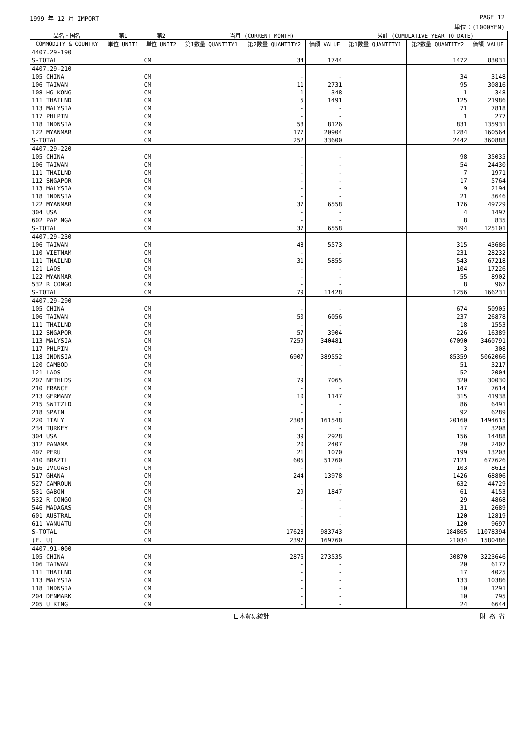1999 年 12 月 IMPORT PAGE 12
単位：(1000YEN)
| 品名・国名 | 第1 | 第2 | 当月 (CURRENT MONTH) | | | 累計 (CUMULATIVE YEAR TO DATE) | | |
| --- | --- | --- | --- | --- | --- | --- | --- | --- |
| COMMODITY & COUNTRY | 単位 UNIT1 | 単位 UNIT2 | 第1数量 QUANTITY1 | 第2数量 QUANTITY2 | 価額 VALUE | 第1数量 QUANTITY1 | 第2数量 QUANTITY2 | 価額 VALUE |
| 4407.29-190 | | | | | | | | |
| S-TOTAL | | CM | | 34 | 1744 | | 1472 | 83031 |
| 4407.29-210 | | | | | | | | |
| 105 CHINA | | CM | | - | - | | 34 | 3148 |
| 106 TAIWAN | | CM | | 11 | 2731 | | 95 | 30816 |
| 108 HG KONG | | CM | | 1 | 348 | | 1 | 348 |
| 111 THAILND | | CM | | 5 | 1491 | | 125 | 21986 |
| 113 MALYSIA | | CM | | - | - | | 71 | 7818 |
| 117 PHLPIN | | CM | | - | - | | 1 | 277 |
| 118 INDNSIA | | CM | | 58 | 8126 | | 831 | 135931 |
| 122 MYANMAR | | CM | | 177 | 20904 | | 1284 | 160564 |
| S-TOTAL | | CM | | 252 | 33600 | | 2442 | 360888 |
| 4407.29-220 | | | | | | | | |
| 105 CHINA | | CM | | - | - | | 98 | 35035 |
| 106 TAIWAN | | CM | | - | - | | 54 | 24430 |
| 111 THAILND | | CM | | - | - | | 7 | 1971 |
| 112 SNGAPOR | | CM | | - | - | | 17 | 5764 |
| 113 MALYSIA | | CM | | - | - | | 9 | 2194 |
| 118 INDNSIA | | CM | | - | - | | 21 | 3646 |
| 122 MYANMAR | | CM | | 37 | 6558 | | 176 | 49729 |
| 304 USA | | CM | | - | - | | 4 | 1497 |
| 602 PAP NGA | | CM | | - | - | | 8 | 835 |
| S-TOTAL | | CM | | 37 | 6558 | | 394 | 125101 |
| 4407.29-230 | | | | | | | | |
| 106 TAIWAN | | CM | | 48 | 5573 | | 315 | 43686 |
| 110 VIETNAM | | CM | | - | - | | 231 | 28232 |
| 111 THAILND | | CM | | 31 | 5855 | | 543 | 67218 |
| 121 LAOS | | CM | | - | - | | 104 | 17226 |
| 122 MYANMAR | | CM | | - | - | | 55 | 8902 |
| 532 R CONGO | | CM | | - | - | | 8 | 967 |
| S-TOTAL | | CM | | 79 | 11428 | | 1256 | 166231 |
| 4407.29-290 | | | | | | | | |
| 105 CHINA | | CM | | - | - | | 674 | 50905 |
| 106 TAIWAN | | CM | | 50 | 6056 | | 237 | 26878 |
| 111 THAILND | | CM | | - | - | | 18 | 1553 |
| 112 SNGAPOR | | CM | | 57 | 3904 | | 226 | 16389 |
| 113 MALYSIA | | CM | | 7259 | 340481 | | 67090 | 3460791 |
| 117 PHLPIN | | CM | | - | - | | 3 | 308 |
| 118 INDNSIA | | CM | | 6907 | 389552 | | 85359 | 5062066 |
| 120 CAMBOD | | CM | | - | - | | 51 | 3217 |
| 121 LAOS | | CM | | - | - | | 52 | 2004 |
| 207 NETHLDS | | CM | | 79 | 7065 | | 320 | 30030 |
| 210 FRANCE | | CM | | - | - | | 147 | 7614 |
| 213 GERMANY | | CM | | 10 | 1147 | | 315 | 41938 |
| 215 SWITZLD | | CM | | - | - | | 86 | 6491 |
| 218 SPAIN | | CM | | - | - | | 92 | 6289 |
| 220 ITALY | | CM | | 2308 | 161548 | | 20160 | 1494615 |
| 234 TURKEY | | CM | | - | - | | 17 | 3208 |
| 304 USA | | CM | | 39 | 2928 | | 156 | 14488 |
| 312 PANAMA | | CM | | 20 | 2407 | | 20 | 2407 |
| 407 PERU | | CM | | 21 | 1070 | | 199 | 13203 |
| 410 BRAZIL | | CM | | 605 | 51760 | | 7121 | 677626 |
| 516 IVCOAST | | CM | | - | - | | 103 | 8613 |
| 517 GHANA | | CM | | 244 | 13978 | | 1426 | 68806 |
| 527 CAMROUN | | CM | | - | - | | 632 | 44729 |
| 531 GABON | | CM | | 29 | 1847 | | 61 | 4153 |
| 532 R CONGO | | CM | | - | - | | 29 | 4868 |
| 546 MADAGAS | | CM | | - | - | | 31 | 2689 |
| 601 AUSTRAL | | CM | | - | - | | 120 | 12819 |
| 611 VANUATU | | CM | | - | - | | 120 | 9697 |
| S-TOTAL | | CM | | 17628 | 983743 | | 184865 | 11078394 |
| (E. U) | | CM | | 2397 | 169760 | | 21034 | 1580486 |
| 4407.91-000 | | | | | | | | |
| 105 CHINA | | CM | | 2876 | 273535 | | 30870 | 3223646 |
| 106 TAIWAN | | CM | | - | - | | 20 | 6177 |
| 111 THAILND | | CM | | - | - | | 17 | 4025 |
| 113 MALYSIA | | CM | | - | - | | 133 | 10386 |
| 118 INDNSIA | | CM | | - | - | | 10 | 1291 |
| 204 DENMARK | | CM | | - | - | | 10 | 795 |
| 205 U KING | | CM | | - | - | | 24 | 6644 |
日本貿易統計 財 務 省